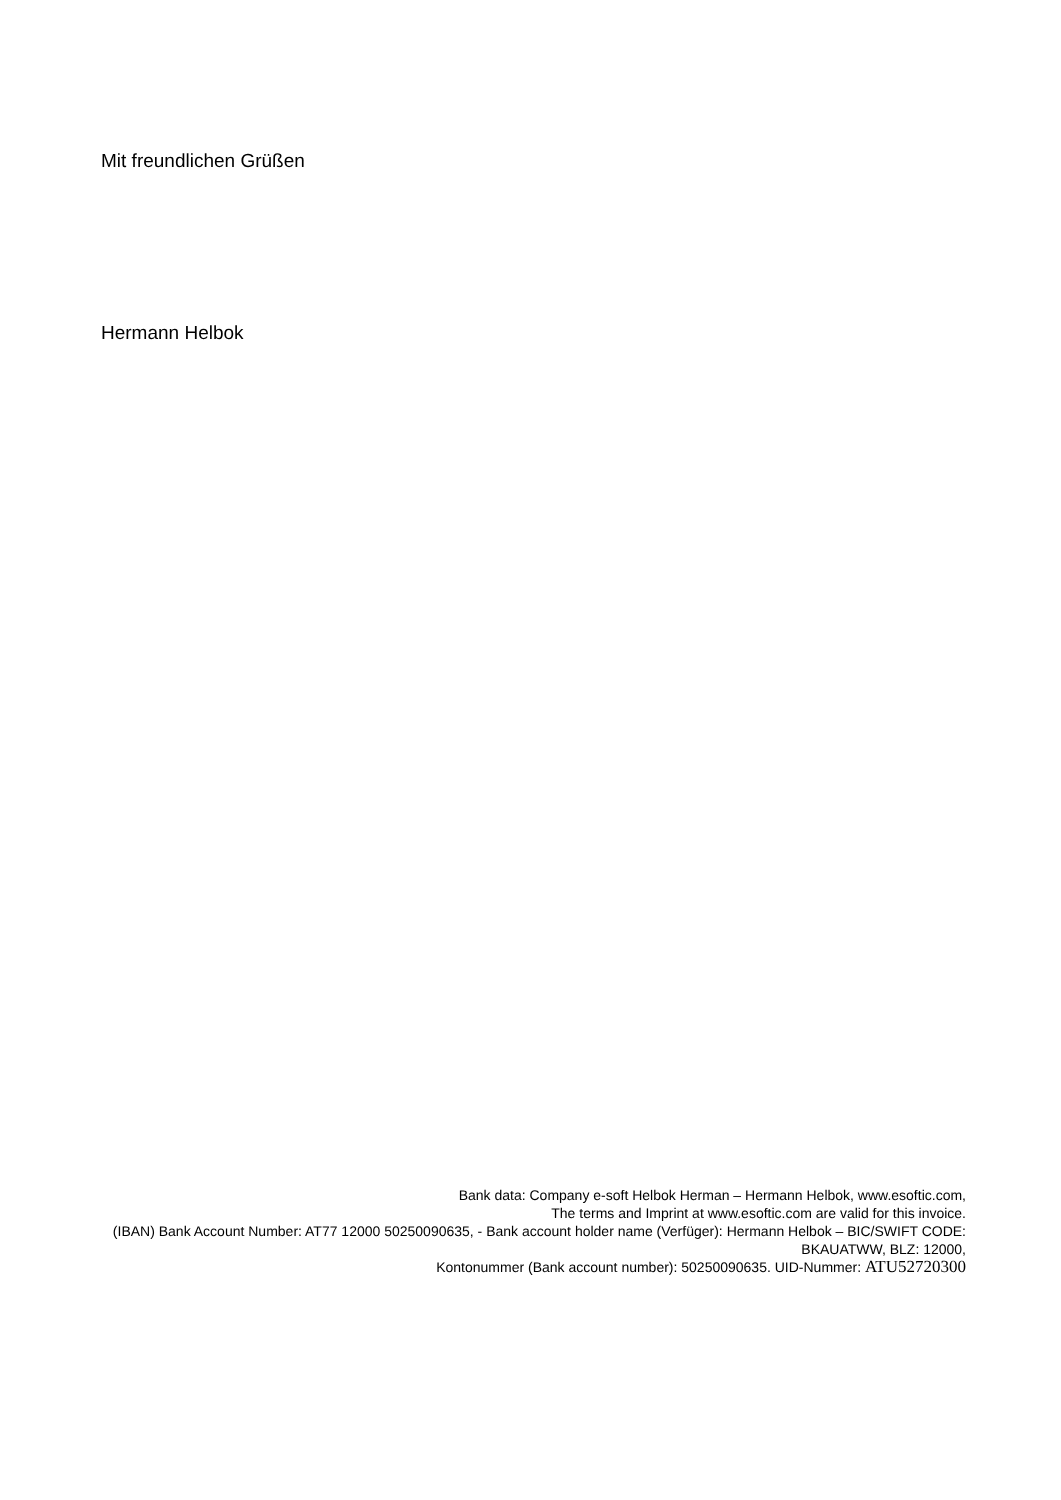Mit freundlichen Grüßen
Hermann Helbok
Bank data: Company e-soft Helbok Herman – Hermann Helbok, www.esoftic.com,
The terms and Imprint at www.esoftic.com are valid for this invoice.
(IBAN) Bank Account Number: AT77 12000 50250090635, - Bank account holder name (Verfüger): Hermann Helbok – BIC/SWIFT CODE: BKAUATWW, BLZ: 12000,
Kontonummer (Bank account number): 50250090635. UID-Nummer: ATU52720300